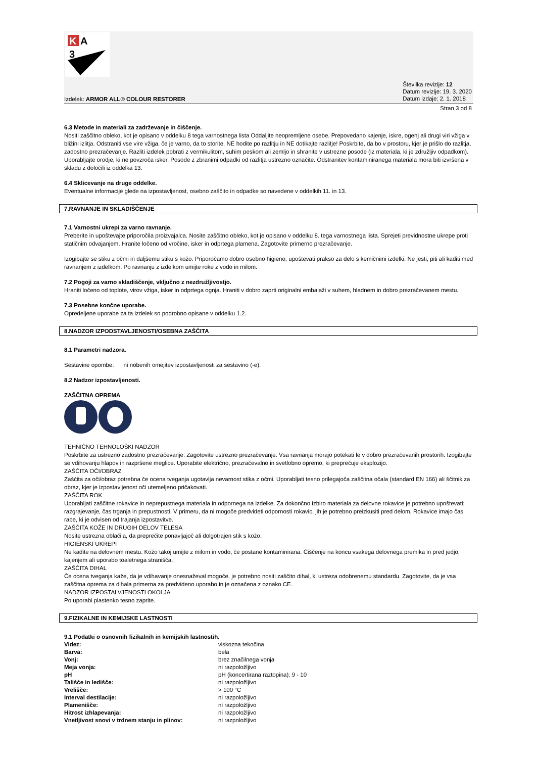K
A
3
Izdelek: ARMOR ALL® COLOUR RESTORER
Številka revizije: 12
Datum revizije: 19. 3. 2020
Datum izdaje: 2. 1. 2018
Stran 3 od 8
6.3 Metode in materiali za zadrževanje in čiščenje.
Nositi zaščitno obleko, kot je opisano v oddelku 8 tega varnostnega lista Oddaljite neopremljene osebe. Prepovedano kajenje, iskre, ogenj ali drugi viri vžiga v bližini izlitja. Odstraniti vse vire vžiga, če je varno, da to storite. NE hodite po razlitju in NE dotikajte razlitje! Poskrbite, da bo v prostoru, kjer je prišlo do razlitja, zadostno prezračevanje. Razliti izdelek pobrati z vermikulitom, suhim peskom ali zemljo in shranite v ustrezne posode (iz materiala, ki je združljiv odpadkom). Uporabljajte orodje, ki ne povzroča isker. Posode z zbranimi odpadki od razlitja ustrezno označite. Odstranitev kontaminiranega materiala mora biti izvršena v skladu z določili iz oddelka 13.
6.4 Sklicevanje na druge oddelke.
Eventualne informacije glede na izpostavljenost, osebno zaščito in odpadke so navedene v oddelkih 11. in 13.
7.RAVNANJE IN SKLADIŠČENJE
7.1 Varnostni ukrepi za varno ravnanje.
Preberite in upoštevajte priporočila proizvajalca. Nosite zaščitno obleko, kot je opisano v oddelku 8. tega varnostnega lista. Sprejeti previdnostne ukrepe proti statičnim odvajanjem. Hranite ločeno od vročine, isker in odprtega plamena. Zagotovite primerno prezračevanje.
Izogibajte se stiku z očmi in daljšemu stiku s kožo. Priporočamo dobro osebno higieno, upoštevati prakso za delo s kemičnimi izdelki. Ne jesti, piti ali kaditi med ravnanjem z izdelkom. Po ravnanju z izdelkom umijte roke z vodo in milom.
7.2 Pogoji za varno skladiščenje, vključno z nezdružljivostjo.
Hraniti ločeno od toplote, virov vžiga, isker in odprtega ognja. Hraniti v dobro zaprti originalni embalaži v suhem, hladnem in dobro prezračevanem mestu.
7.3 Posebne končne uporabe.
Opredeljene uporabe za ta izdelek so podrobno opisane v oddelku 1.2.
8.NADZOR IZPODSTAVLJENOSTI/OSEBNA ZAŠČITA
8.1 Parametri nadzora.
Sestavine opombe: ni nobenih omejitev izpostavljenosti za sestavino (-e).
8.2 Nadzor izpostavljenosti.
ZAŠČITNA OPREMA
TEHNIČNO TEHNOLOŠKI NADZOR
Poskrbite za ustrezno zadostno prezračevanje. Zagotovite ustrezno prezračevanje. Vsa ravnanja morajo potekati le v dobro prezračevanih prostorih. Izogibajte se vdihovanju hlapov in razpršene meglice. Uporabite električno, prezračevalno in svetlobno opremo, ki preprečuje eksplozijo.
ZAŠČITA OČI/OBRAZ
Zaščita za oči/obraz potrebna če ocena tveganja ugotavlja nevarnost stika z očmi. Uporabljati tesno prilegajoča zaščitna očala (standard EN 166) ali ščitnik za obraz, kjer je izpostavljenost oči utemeljeno pričakovati.
ZAŠČITA ROK
Uporabljati zaščitne rokavice in neprepustnega materiala in odpornega na izdelke. Za dokončno izbiro materiala za delovne rokavice je potrebno upoštevati: razgrajevanje, čas trganja in prepustnosti. V primeru, da ni mogoče predvideti odpornosti rokavic, jih je potrebno preizkusiti pred delom. Rokavice imajo čas rabe, ki je odvisen od trajanja izpostavitve.
ZAŠČITA KOŽE IN DRUGIH DELOV TELESA
Nosite ustrezna oblačila, da preprečite ponavljajoč ali dolgotrajen stik s kožo.
HIGIENSKI UKREPI
Ne kadite na delovnem mestu. Kožo takoj umijte z milom in vodo, če postane kontaminirana. Čiščenje na koncu vsakega delovnega premika in pred jedjo, kajenjem ali uporabo toaletnega stranišča.
ZAŠČITA DIHAL
Če ocena tveganja kaže, da je vdihavanje onesnaževal mogoče, je potrebno nositi zaščito dihal, ki ustreza odobrenemu standardu. Zagotovite, da je vsa zaščitna oprema za dihala primerna za predvideno uporabo in je označena z oznako CE.
NADZOR IZPOSTALVJENOSTI OKOLJA
Po uporabi plastenko tesno zaprite.
9.FIZIKALNE IN KEMIJSKE LASTNOSTI
9.1 Podatki o osnovnih fizikalnih in kemijskih lastnostih.
| Videz: | viskozna tekočina |
| Barva: | bela |
| Vonj: | brez značilnega vonja |
| Meja vonja: | ni razpoložljivo |
| pH | pH (koncertirana raztopina): 9 - 10 |
| Tališče in ledišče: | ni razpoložljivo |
| Vrelišče: | > 100 °C |
| Interval destilacije: | ni razpoložljivo |
| Plamenišče: | ni razpoložljivo |
| Hitrost izhlapevanja: | ni razpoložljivo |
| Vnetljivost snovi v trdnem stanju in plinov: | ni razpoložljivo |